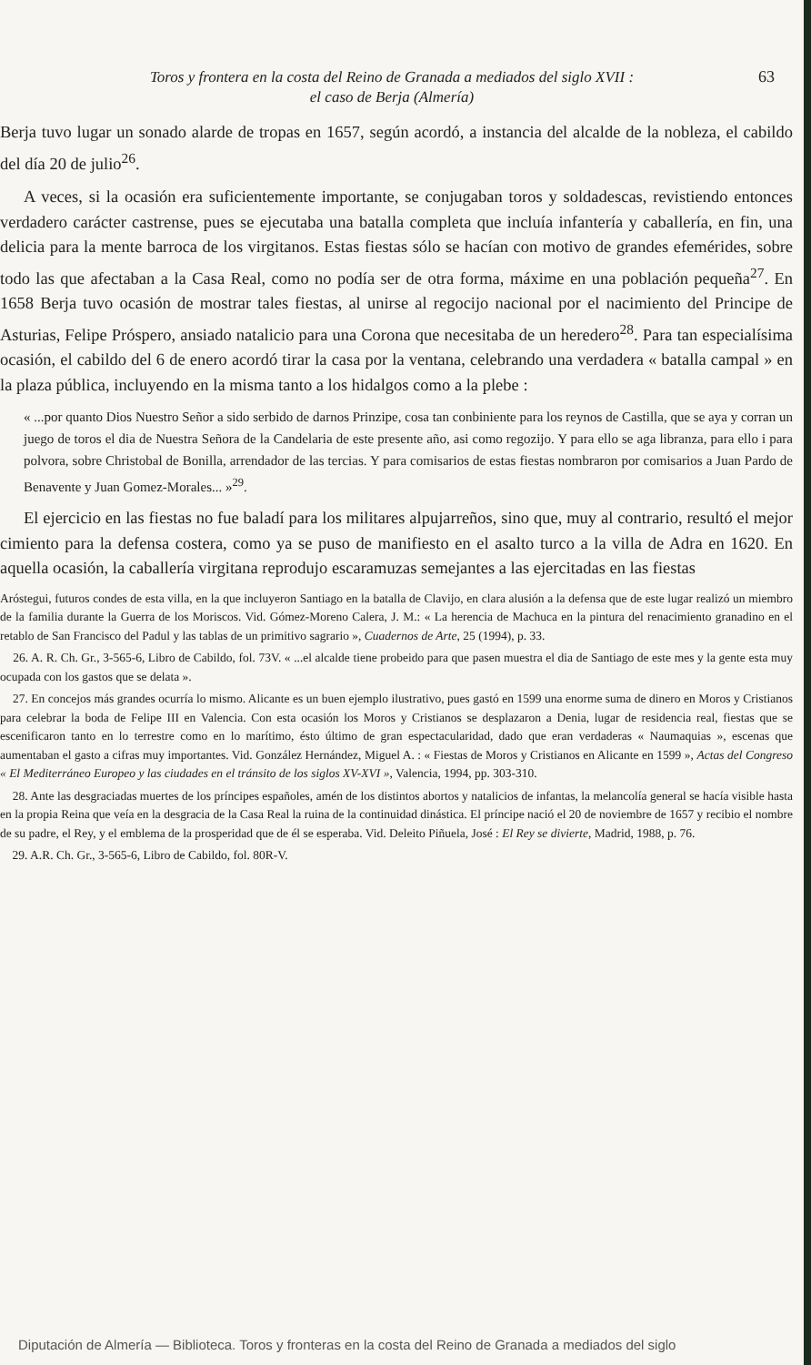Toros y frontera en la costa del Reino de Granada a mediados del siglo XVII :
el caso de Berja (Almería)
63
Berja tuvo lugar un sonado alarde de tropas en 1657, según acordó, a instancia del alcalde de la nobleza, el cabildo del día 20 de julio<sup>26</sup>.
A veces, si la ocasión era suficientemente importante, se conjugaban toros y soldadescas, revistiendo entonces verdadero carácter castrense, pues se ejecutaba una batalla completa que incluía infantería y caballería, en fin, una delicia para la mente barroca de los virgitanos. Estas fiestas sólo se hacían con motivo de grandes efemérides, sobre todo las que afectaban a la Casa Real, como no podía ser de otra forma, máxime en una población pequeña<sup>27</sup>. En 1658 Berja tuvo ocasión de mostrar tales fiestas, al unirse al regocijo nacional por el nacimiento del Principe de Asturias, Felipe Próspero, ansiado natalicio para una Corona que necesitaba de un heredero<sup>28</sup>. Para tan especialísima ocasión, el cabildo del 6 de enero acordó tirar la casa por la ventana, celebrando una verdadera « batalla campal » en la plaza pública, incluyendo en la misma tanto a los hidalgos como a la plebe :
« ...por quanto Dios Nuestro Señor a sido serbido de darnos Prinzipe, cosa tan conbiniente para los reynos de Castilla, que se aya y corran un juego de toros el dia de Nuestra Señora de la Candelaria de este presente año, asi como regozijo. Y para ello se aga libranza, para ello i para polvora, sobre Christobal de Bonilla, arrendador de las tercias. Y para comisarios de estas fiestas nombraron por comisarios a Juan Pardo de Benavente y Juan Gomez-Morales... »<sup>29</sup>.
El ejercicio en las fiestas no fue baladí para los militares alpujarreños, sino que, muy al contrario, resultó el mejor cimiento para la defensa costera, como ya se puso de manifiesto en el asalto turco a la villa de Adra en 1620. En aquella ocasión, la caballería virgitana reprodujo escaramuzas semejantes a las ejercitadas en las fiestas
Aróstegui, futuros condes de esta villa, en la que incluyeron Santiago en la batalla de Clavijo, en clara alusión a la defensa que de este lugar realizó un miembro de la familia durante la Guerra de los Moriscos. Vid. Gómez-Moreno Calera, J. M.: « La herencia de Machuca en la pintura del renacimiento granadino en el retablo de San Francisco del Padul y las tablas de un primitivo sagrario », Cuadernos de Arte, 25 (1994), p. 33.
26. A. R. Ch. Gr., 3-565-6, Libro de Cabildo, fol. 73V. « ...el alcalde tiene probeido para que pasen muestra el dia de Santiago de este mes y la gente esta muy ocupada con los gastos que se delata ».
27. En concejos más grandes ocurría lo mismo. Alicante es un buen ejemplo ilustrativo, pues gastó en 1599 una enorme suma de dinero en Moros y Cristianos para celebrar la boda de Felipe III en Valencia. Con esta ocasión los Moros y Cristianos se desplazaron a Denia, lugar de residencia real, fiestas que se escenificaron tanto en lo terrestre como en lo marítimo, ésto último de gran espectacularidad, dado que eran verdaderas « Naumaquias », escenas que aumentaban el gasto a cifras muy importantes. Vid. González Hernández, Miguel A. : « Fiestas de Moros y Cristianos en Alicante en 1599 », Actas del Congreso « El Mediterráneo Europeo y las ciudades en el tránsito de los siglos XV-XVI », Valencia, 1994, pp. 303-310.
28. Ante las desgraciadas muertes de los príncipes españoles, amén de los distintos abortos y natalicios de infantas, la melancolía general se hacía visible hasta en la propia Reina que veía en la desgracia de la Casa Real la ruina de la continuidad dinástica. El príncipe nació el 20 de noviembre de 1657 y recibio el nombre de su padre, el Rey, y el emblema de la prosperidad que de él se esperaba. Vid. Deleito Piñuela, José : El Rey se divierte, Madrid, 1988, p. 76.
29. A.R. Ch. Gr., 3-565-6, Libro de Cabildo, fol. 80R-V.
Diputación de Almería — Biblioteca. Toros y fronteras en la costa del Reino de Granada a mediados del siglo